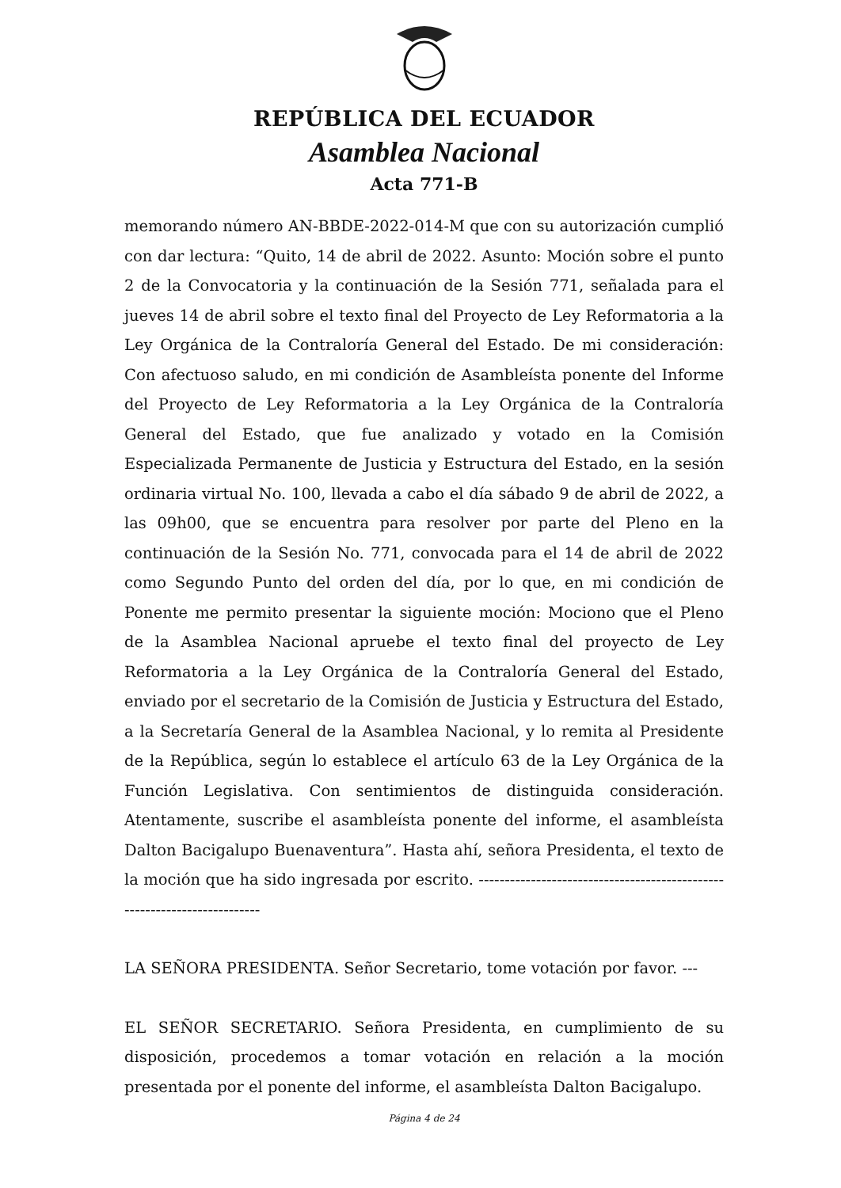REPÚBLICA DEL ECUADOR
Asamblea Nacional
Acta 771-B
memorando número AN-BBDE-2022-014-M que con su autorización cumplió con dar lectura: “Quito, 14 de abril de 2022. Asunto: Moción sobre el punto 2 de la Convocatoria y la continuación de la Sesión 771, señalada para el jueves 14 de abril sobre el texto final del Proyecto de Ley Reformatoria a la Ley Orgánica de la Contraloría General del Estado. De mi consideración: Con afectuoso saludo, en mi condición de Asambleísta ponente del Informe del Proyecto de Ley Reformatoria a la Ley Orgánica de la Contraloría General del Estado, que fue analizado y votado en la Comisión Especializada Permanente de Justicia y Estructura del Estado, en la sesión ordinaria virtual No. 100, llevada a cabo el día sábado 9 de abril de 2022, a las 09h00, que se encuentra para resolver por parte del Pleno en la continuación de la Sesión No. 771, convocada para el 14 de abril de 2022 como Segundo Punto del orden del día, por lo que, en mi condición de Ponente me permito presentar la siguiente moción: Mociono que el Pleno de la Asamblea Nacional apruebe el texto final del proyecto de Ley Reformatoria a la Ley Orgánica de la Contraloría General del Estado, enviado por el secretario de la Comisión de Justicia y Estructura del Estado, a la Secretaría General de la Asamblea Nacional, y lo remita al Presidente de la República, según lo establece el artículo 63 de la Ley Orgánica de la Función Legislativa. Con sentimientos de distinguida consideración. Atentamente, suscribe el asambleísta ponente del informe, el asambleísta Dalton Bacigalupo Buenaventura”. Hasta ahí, señora Presidenta, el texto de la moción que ha sido ingresada por escrito. -------------------------------------------------------------------------
LA SEÑORA PRESIDENTA. Señor Secretario, tome votación por favor. ---
EL SEÑOR SECRETARIO. Señora Presidenta, en cumplimiento de su disposición, procedemos a tomar votación en relación a la moción presentada por el ponente del informe, el asambleísta Dalton Bacigalupo.
Página 4 de 24